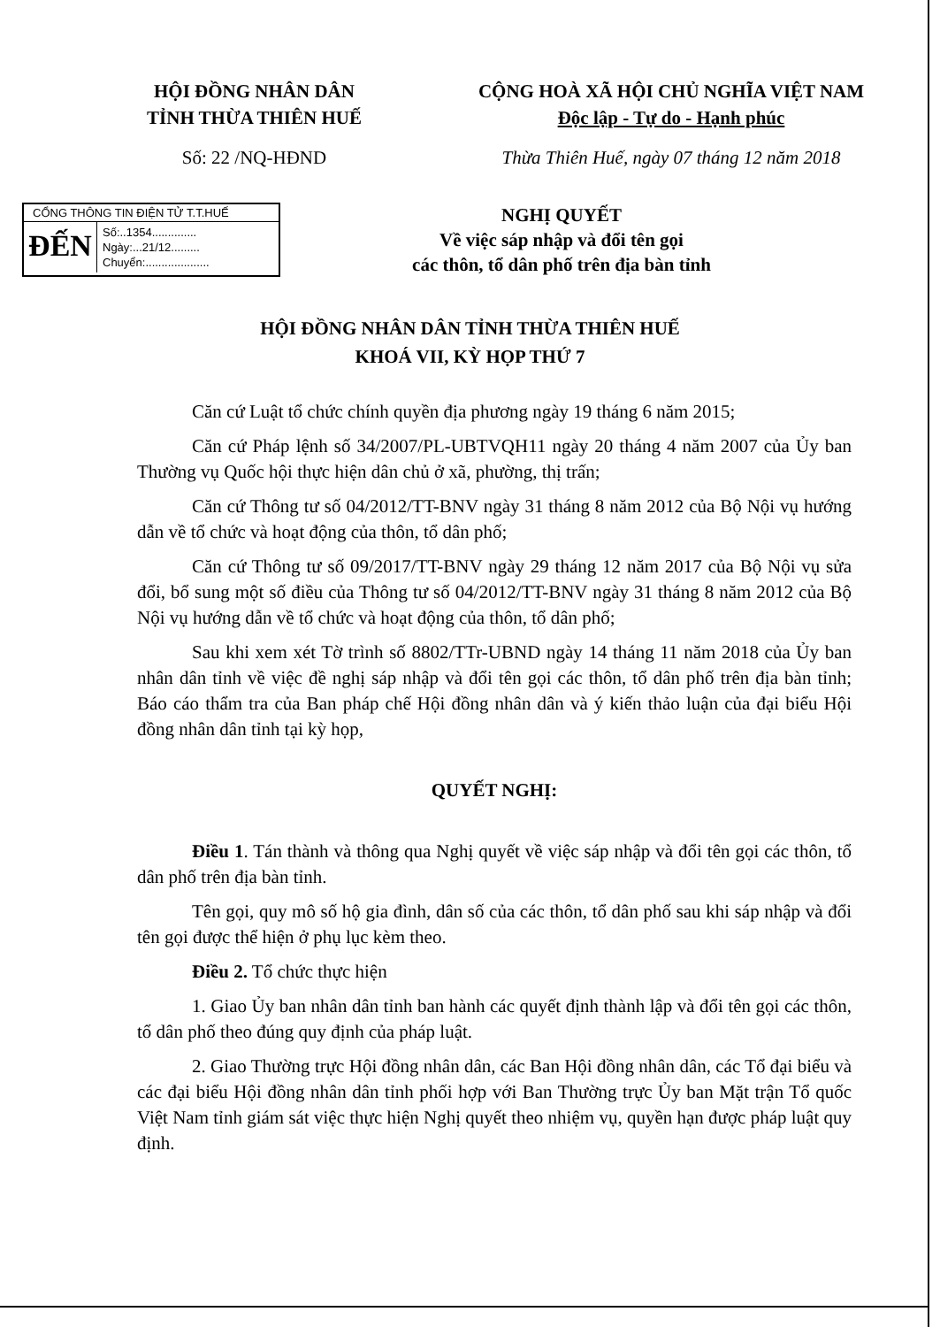HỘI ĐỒNG NHÂN DÂN
TỈNH THỪA THIÊN HUẾ
CỘNG HOÀ XÃ HỘI CHỦ NGHĨA VIỆT NAM
Độc lập - Tự do - Hạnh phúc
Số: 22 /NQ-HĐND Thừa Thiên Huế, ngày 07 tháng 12 năm 2018
CỔNG THÔNG TIN ĐIỆN TỬ T.T.HUẾ
ĐẾN
Số:..1354..............
Ngày:...21/12.........
Chuyển:....................
NGHỊ QUYẾT
Về việc sáp nhập và đổi tên gọi
các thôn, tổ dân phố trên địa bàn tỉnh
HỘI ĐỒNG NHÂN DÂN TỈNH THỪA THIÊN HUẾ
KHOÁ VII, KỲ HỌP THỨ 7
Căn cứ Luật tổ chức chính quyền địa phương ngày 19 tháng 6 năm 2015;
Căn cứ Pháp lệnh số 34/2007/PL-UBTVQH11 ngày 20 tháng 4 năm 2007 của Ủy ban Thường vụ Quốc hội thực hiện dân chủ ở xã, phường, thị trấn;
Căn cứ Thông tư số 04/2012/TT-BNV ngày 31 tháng 8 năm 2012 của Bộ Nội vụ hướng dẫn về tổ chức và hoạt động của thôn, tổ dân phố;
Căn cứ Thông tư số 09/2017/TT-BNV ngày 29 tháng 12 năm 2017 của Bộ Nội vụ sửa đổi, bổ sung một số điều của Thông tư số 04/2012/TT-BNV ngày 31 tháng 8 năm 2012 của Bộ Nội vụ hướng dẫn về tổ chức và hoạt động của thôn, tổ dân phố;
Sau khi xem xét Tờ trình số 8802/TTr-UBND ngày 14 tháng 11 năm 2018 của Ủy ban nhân dân tỉnh về việc đề nghị sáp nhập và đổi tên gọi các thôn, tổ dân phố trên địa bàn tỉnh; Báo cáo thẩm tra của Ban pháp chế Hội đồng nhân dân và ý kiến thảo luận của đại biểu Hội đồng nhân dân tỉnh tại kỳ họp,
QUYẾT NGHỊ:
Điều 1. Tán thành và thông qua Nghị quyết về việc sáp nhập và đổi tên gọi các thôn, tổ dân phố trên địa bàn tỉnh.
Tên gọi, quy mô số hộ gia đình, dân số của các thôn, tổ dân phố sau khi sáp nhập và đổi tên gọi được thể hiện ở phụ lục kèm theo.
Điều 2. Tổ chức thực hiện
1. Giao Ủy ban nhân dân tỉnh ban hành các quyết định thành lập và đổi tên gọi các thôn, tổ dân phố theo đúng quy định của pháp luật.
2. Giao Thường trực Hội đồng nhân dân, các Ban Hội đồng nhân dân, các Tổ đại biểu và các đại biểu Hội đồng nhân dân tỉnh phối hợp với Ban Thường trực Ủy ban Mặt trận Tổ quốc Việt Nam tỉnh giám sát việc thực hiện Nghị quyết theo nhiệm vụ, quyền hạn được pháp luật quy định.